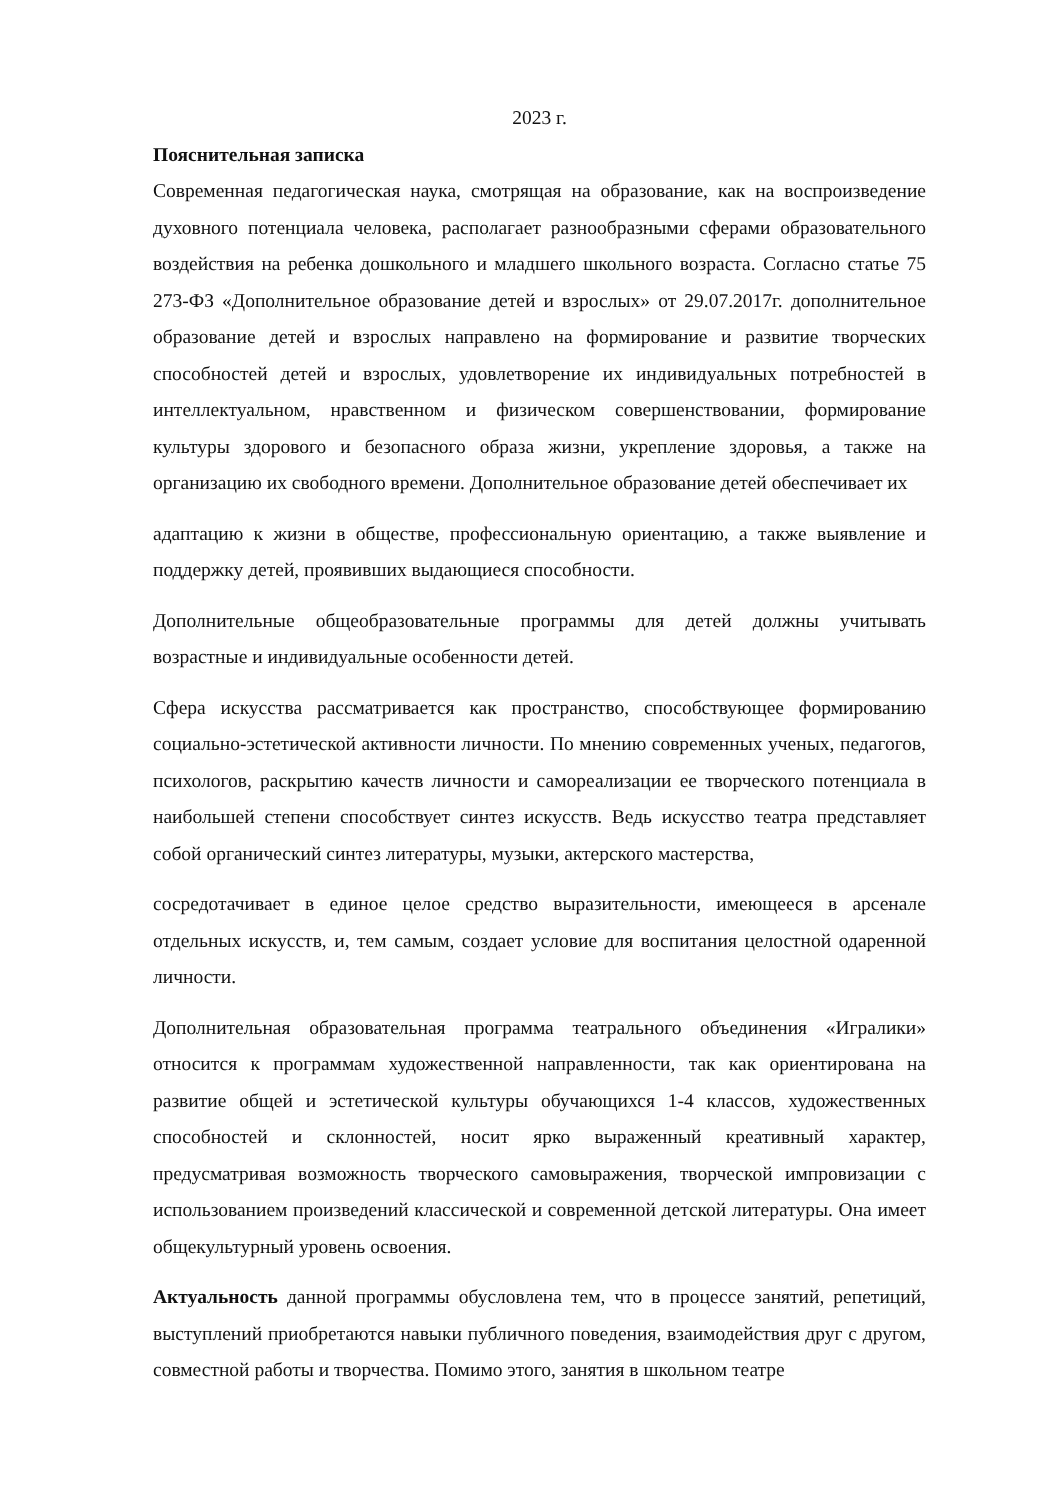2023 г.
Пояснительная записка
Современная педагогическая наука, смотрящая на образование, как на воспроизведение духовного потенциала человека, располагает разнообразными сферами образовательного воздействия на ребенка дошкольного и младшего школьного возраста. Согласно статье 75 273-ФЗ «Дополнительное образование детей и взрослых» от 29.07.2017г. дополнительное образование детей и взрослых направлено на формирование и развитие творческих способностей детей и взрослых, удовлетворение их индивидуальных потребностей в интеллектуальном, нравственном и физическом совершенствовании, формирование культуры здорового и безопасного образа жизни, укрепление здоровья, а также на организацию их свободного времени. Дополнительное образование детей обеспечивает их
адаптацию к жизни в обществе, профессиональную ориентацию, а также выявление и поддержку детей, проявивших выдающиеся способности.
Дополнительные общеобразовательные программы для детей должны учитывать возрастные и индивидуальные особенности детей.
Сфера искусства рассматривается как пространство, способствующее формированию социально-эстетической активности личности. По мнению современных ученых, педагогов, психологов, раскрытию качеств личности и самореализации ее творческого потенциала в наибольшей степени способствует синтез искусств. Ведь искусство театра представляет собой органический синтез литературы, музыки, актерского мастерства,
сосредотачивает в единое целое средство выразительности, имеющееся в арсенале отдельных искусств, и, тем самым, создает условие для воспитания целостной одаренной личности.
Дополнительная образовательная программа театрального объединения «Игралики» относится к программам художественной направленности, так как ориентирована на развитие общей и эстетической культуры обучающихся 1-4 классов, художественных способностей и склонностей, носит ярко выраженный креативный характер, предусматривая возможность творческого самовыражения, творческой импровизации с использованием произведений классической и современной детской литературы. Она имеет общекультурный уровень освоения.
Актуальность данной программы обусловлена тем, что в процессе занятий, репетиций, выступлений приобретаются навыки публичного поведения, взаимодействия друг с другом, совместной работы и творчества. Помимо этого, занятия в школьном театре